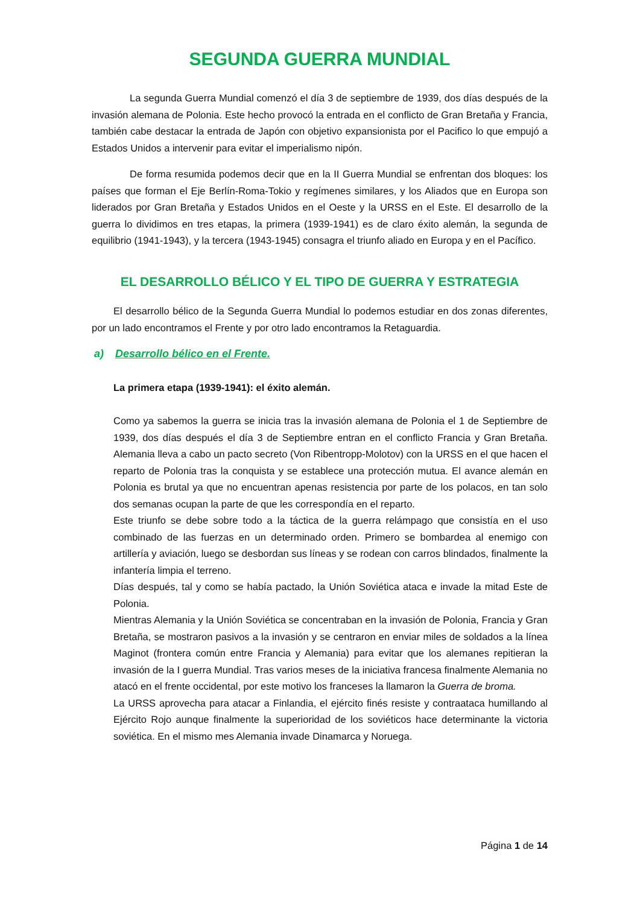SEGUNDA GUERRA MUNDIAL
La segunda Guerra Mundial comenzó el día 3 de septiembre de 1939, dos días después de la invasión alemana de Polonia. Este hecho provocó la entrada en el conflicto de Gran Bretaña y Francia, también cabe destacar la entrada de Japón con objetivo expansionista por el Pacifico lo que empujó a Estados Unidos a intervenir para evitar el imperialismo nipón.
De forma resumida podemos decir que en la II Guerra Mundial se enfrentan dos bloques: los países que forman el Eje Berlín-Roma-Tokio y regímenes similares, y los Aliados que en Europa son liderados por Gran Bretaña y Estados Unidos en el Oeste y la URSS en el Este. El desarrollo de la guerra lo dividimos en tres etapas, la primera (1939-1941) es de claro éxito alemán, la segunda de equilibrio (1941-1943), y la tercera (1943-1945) consagra el triunfo aliado en Europa y en el Pacífico.
EL DESARROLLO BÉLICO Y EL TIPO DE GUERRA Y ESTRATEGIA
El desarrollo bélico de la Segunda Guerra Mundial lo podemos estudiar en dos zonas diferentes, por un lado encontramos el Frente y por otro lado encontramos la Retaguardia.
a) Desarrollo bélico en el Frente.
La primera etapa (1939-1941): el éxito alemán.
Como ya sabemos la guerra se inicia tras la invasión alemana de Polonia el 1 de Septiembre de 1939, dos días después el día 3 de Septiembre entran en el conflicto Francia y Gran Bretaña. Alemania lleva a cabo un pacto secreto (Von Ribentropp-Molotov) con la URSS en el que hacen el reparto de Polonia tras la conquista y se establece una protección mutua. El avance alemán en Polonia es brutal ya que no encuentran apenas resistencia por parte de los polacos, en tan solo dos semanas ocupan la parte de que les correspondía en el reparto.
Este triunfo se debe sobre todo a la táctica de la guerra relámpago que consistía en el uso combinado de las fuerzas en un determinado orden. Primero se bombardea al enemigo con artillería y aviación, luego se desbordan sus líneas y se rodean con carros blindados, finalmente la infantería limpia el terreno.
Días después, tal y como se había pactado, la Unión Soviética ataca e invade la mitad Este de Polonia.
Mientras Alemania y la Unión Soviética se concentraban en la invasión de Polonia, Francia y Gran Bretaña, se mostraron pasivos a la invasión y se centraron en enviar miles de soldados a la línea Maginot (frontera común entre Francia y Alemania) para evitar que los alemanes repitieran la invasión de la I guerra Mundial. Tras varios meses de la iniciativa francesa finalmente Alemania no atacó en el frente occidental, por este motivo los franceses la llamaron la Guerra de broma.
La URSS aprovecha para atacar a Finlandia, el ejército finés resiste y contraataca humillando al Ejército Rojo aunque finalmente la superioridad de los soviéticos hace determinante la victoria soviética. En el mismo mes Alemania invade Dinamarca y Noruega.
Página 1 de 14